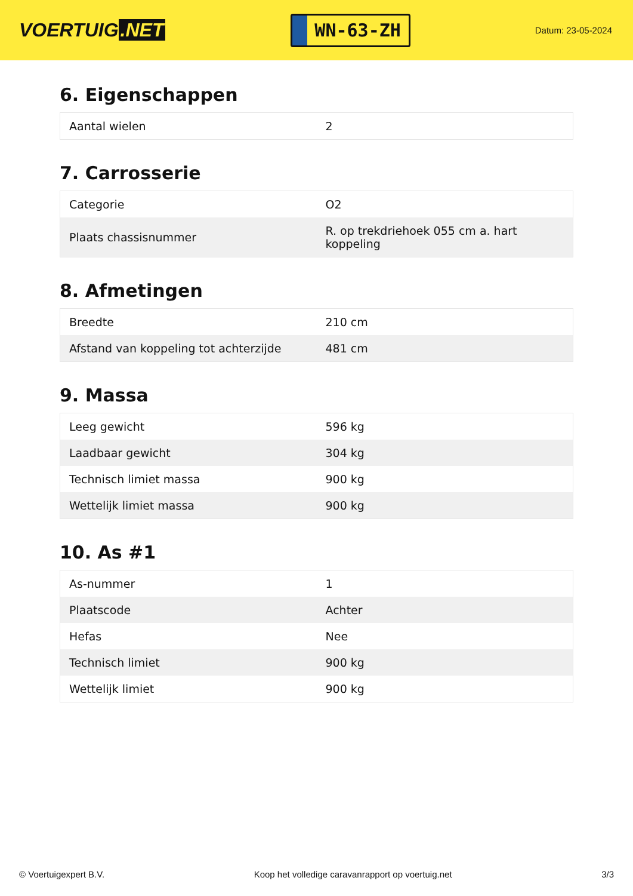VOERTUIG.NET
WN-63-ZH
Datum: 23-05-2024
6. Eigenschappen
| Aantal wielen | 2 |
7. Carrosserie
| Categorie | O2 |
| Plaats chassisnummer | R. op trekdriehoek 055 cm a. hart koppeling |
8. Afmetingen
| Breedte | 210 cm |
| Afstand van koppeling tot achterzijde | 481 cm |
9. Massa
| Leeg gewicht | 596 kg |
| Laadbaar gewicht | 304 kg |
| Technisch limiet massa | 900 kg |
| Wettelijk limiet massa | 900 kg |
10. As #1
| As-nummer | 1 |
| Plaatscode | Achter |
| Hefas | Nee |
| Technisch limiet | 900 kg |
| Wettelijk limiet | 900 kg |
© Voertuigexpert B.V. Koop het volledige caravanrapport op voertuig.net 3/3